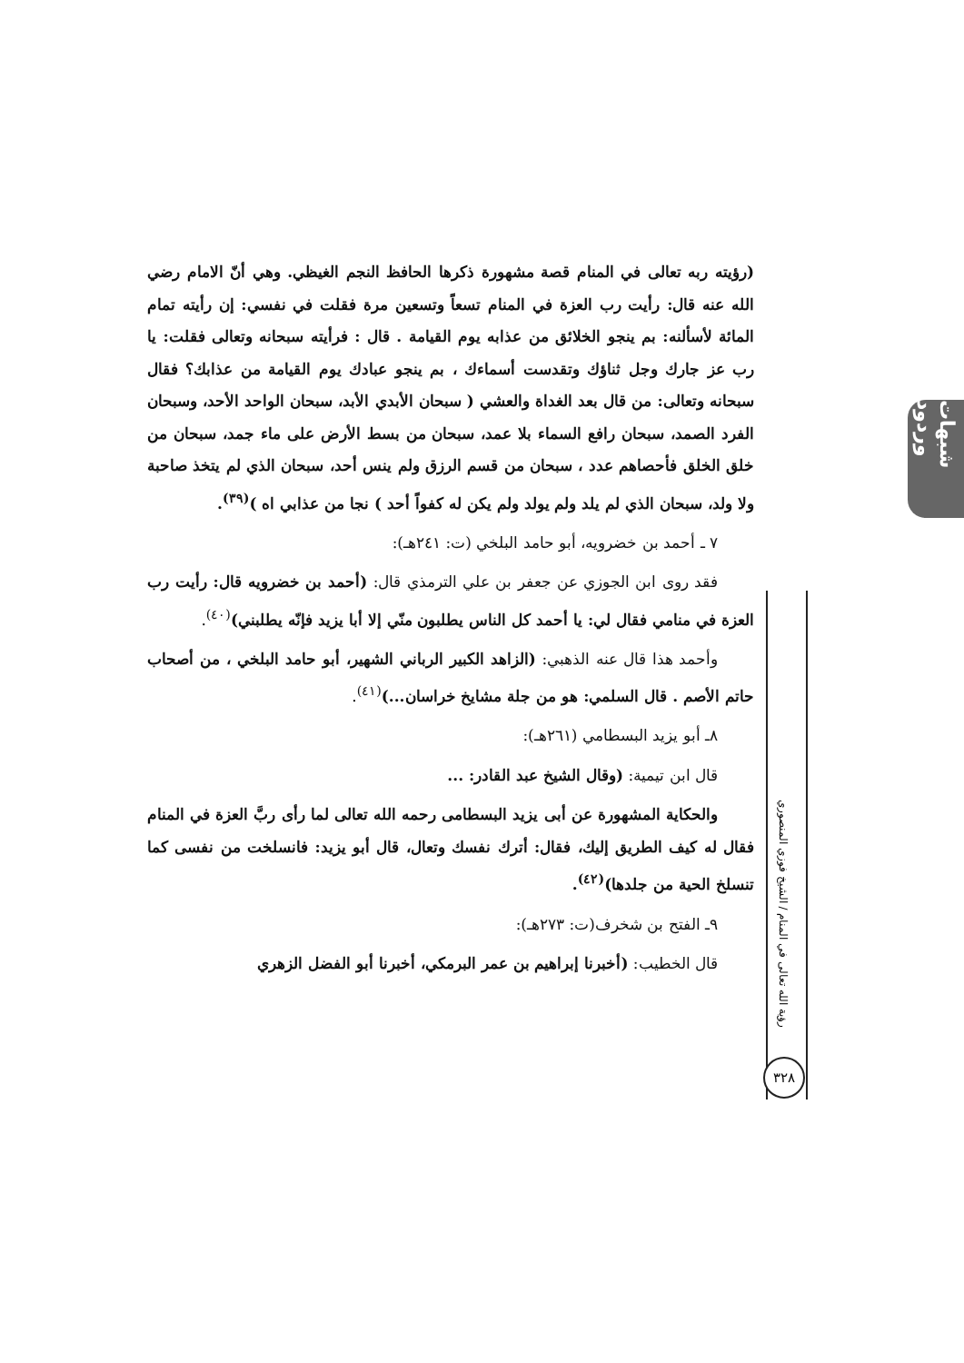شبهات وردود
رؤية الله تعالى في المنام / الشيخ فوزي المنصوري
٣٢٨
(رؤيته ربه تعالى في المنام قصة مشهورة ذكرها الحافظ النجم الغيظي. وهي أنّ الامام رضي الله عنه قال: رأيت رب العزة في المنام تسعاً وتسعين مرة فقلت في نفسي: إن رأيته تمام المائة لأسألنه: بم ينجو الخلائق من عذابه يوم القيامة . قال : فرأيته سبحانه وتعالى فقلت: يا رب عز جارك وجل ثناؤك وتقدست أسماءك ، بم ينجو عبادك يوم القيامة من عذابك؟ فقال سبحانه وتعالى: من قال بعد الغداة والعشي ( سبحان الأبدي الأبد، سبحان الواحد الأحد، وسبحان الفرد الصمد، سبحان رافع السماء بلا عمد، سبحان من بسط الأرض على ماء جمد، سبحان من خلق الخلق فأحصاهم عدد ، سبحان من قسم الرزق ولم ينس أحد، سبحان الذي لم يتخذ صاحبة ولا ولد، سبحان الذي لم يلد ولم يولد ولم يكن له كفواً أحد ) نجا من عذابي اه )<sup>(٣٩)</sup>.
٧ ـ أحمد بن خضرويه، أبو حامد البلخي (ت: ٢٤١هـ):
فقد روى ابن الجوزي عن جعفر بن علي الترمذي قال: (أحمد بن خضرويه قال: رأيت رب العزة في منامي فقال لي: يا أحمد كل الناس يطلبون منّي إلا أبا يزيد فإنّه يطلبني)<sup>(٤٠)</sup>.
وأحمد هذا قال عنه الذهبي: (الزاهد الكبير الرباني الشهير، أبو حامد البلخي ، من أصحاب حاتم الأصم . قال السلمي: هو من جلة مشايخ خراسان...)<sup>(٤١)</sup>.
٨ـ أبو يزيد البسطامي (٢٦١هـ):
قال ابن تيمية: (وقال الشيخ عبد القادر: ...
والحكاية المشهورة عن أبى يزيد البسطامى رحمه الله تعالى لما رأى ربَّ العزة في المنام فقال له كيف الطريق إليك، فقال: أترك نفسك وتعال، قال أبو يزيد: فانسلخت من نفسى كما تنسلخ الحية من جلدها)<sup>(٤٢)</sup>.
٩ـ الفتح بن شخرف(ت: ٢٧٣هـ):
قال الخطيب: (أخبرنا إبراهيم بن عمر البرمكي، أخبرنا أبو الفضل الزهري